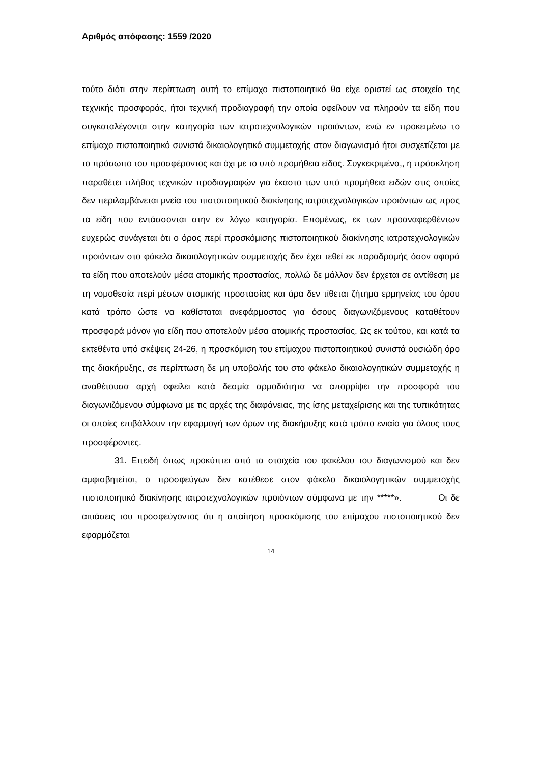Αριθμός απόφασης: 1559 /2020
τούτο διότι στην περίπτωση αυτή το επίμαχο πιστοποιητικό θα είχε οριστεί ως στοιχείο της τεχνικής προσφοράς, ήτοι τεχνική προδιαγραφή την οποία οφείλουν να πληρούν τα είδη που συγκαταλέγονται στην κατηγορία των ιατροτεχνολογικών προιόντων, ενώ εν προκειμένω το επίμαχο πιστοποιητικό συνιστά δικαιολογητικό συμμετοχής στον διαγωνισμό ήτοι συσχετίζεται με το πρόσωπο του προσφέροντος και όχι με το υπό προμήθεια είδος. Συγκεκριμένα,, η πρόσκληση παραθέτει πλήθος τεχνικών προδιαγραφών για έκαστο των υπό προμήθεια ειδών στις οποίες δεν περιλαμβάνεται μνεία του πιστοποιητικού διακίνησης ιατροτεχνολογικών προιόντων ως προς τα είδη που εντάσσονται στην εν λόγω κατηγορία. Επομένως, εκ των προαναφερθέντων ευχερώς συνάγεται ότι ο όρος περί προσκόμισης πιστοποιητικού διακίνησης ιατροτεχνολογικών προιόντων στο φάκελο δικαιολογητικών συμμετοχής δεν έχει τεθεί εκ παραδρομής όσον αφορά τα είδη που αποτελούν μέσα ατομικής προστασίας, πολλώ δε μάλλον δεν έρχεται σε αντίθεση με τη νομοθεσία περί μέσων ατομικής προστασίας και άρα δεν τίθεται ζήτημα ερμηνείας του όρου κατά τρόπο ώστε να καθίσταται ανεφάρμοστος για όσους διαγωνιζόμενους καταθέτουν προσφορά μόνον για είδη που αποτελούν μέσα ατομικής προστασίας. Ως εκ τούτου, και κατά τα εκτεθέντα υπό σκέψεις 24-26, η προσκόμιση του επίμαχου πιστοποιητικού συνιστά ουσιώδη όρο της διακήρυξης, σε περίπτωση δε μη υποβολής του στο φάκελο δικαιολογητικών συμμετοχής η αναθέτουσα αρχή οφείλει κατά δεσμία αρμοδιότητα να απορρίψει την προσφορά του διαγωνιζόμενου σύμφωνα με τις αρχές της διαφάνειας, της ίσης μεταχείρισης και της τυπικότητας οι οποίες επιβάλλουν την εφαρμογή των όρων της διακήρυξης κατά τρόπο ενιαίο για όλους τους προσφέροντες.
31. Επειδή όπως προκύπτει από τα στοιχεία του φακέλου του διαγωνισμού και δεν αμφισβητείται, ο προσφεύγων δεν κατέθεσε στον φάκελο δικαιολογητικών συμμετοχής πιστοποιητικό διακίνησης ιατροτεχνολογικών προιόντων σύμφωνα με την *****». Οι δε αιτιάσεις του προσφεύγοντος ότι η απαίτηση προσκόμισης του επίμαχου πιστοποιητικού δεν εφαρμόζεται
14